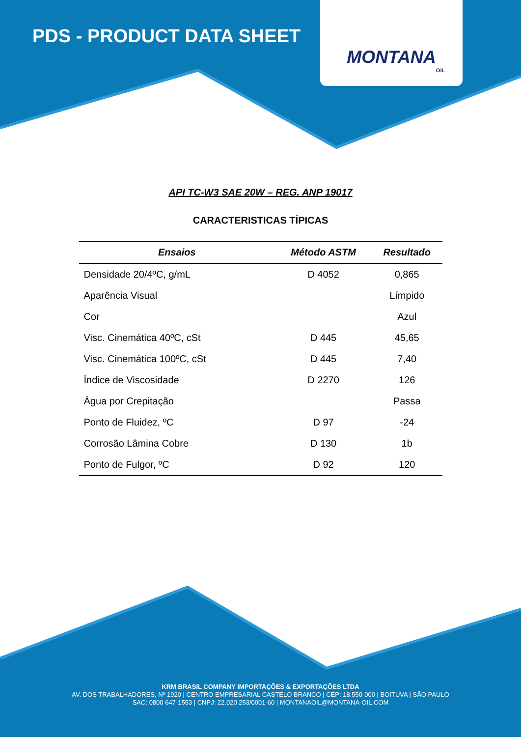PDS - PRODUCT DATA SHEET
MONTANA
OIL
API TC-W3 SAE 20W – REG. ANP 19017
CARACTERISTICAS TÍPICAS
| Ensaios | Método ASTM | Resultado |
| --- | --- | --- |
| Densidade 20/4ºC, g/mL | D 4052 | 0,865 |
| Aparência Visual | | Límpido |
| Cor | | Azul |
| Visc. Cinemática 40ºC, cSt | D 445 | 45,65 |
| Visc. Cinemática 100ºC, cSt | D 445 | 7,40 |
| Índice de Viscosidade | D 2270 | 126 |
| Água por Crepitação | | Passa |
| Ponto de Fluidez, ºC | D 97 | -24 |
| Corrosão Lâmina Cobre | D 130 | 1b |
| Ponto de Fulgor, ºC | D 92 | 120 |
KRM BRASIL COMPANY IMPORTAÇÕES & EXPORTAÇÕES LTDA
AV. DOS TRABALHADORES, Nº 1920 | CENTRO EMPRESARIAL CASTELO BRANCO | CEP: 18.550-000 | BOITUVA | SÃO PAULO
SAC: 0800 647-1553 | CNPJ: 22.020.253/0001-60 | MONTANAOIL@MONTANA-OIL.COM